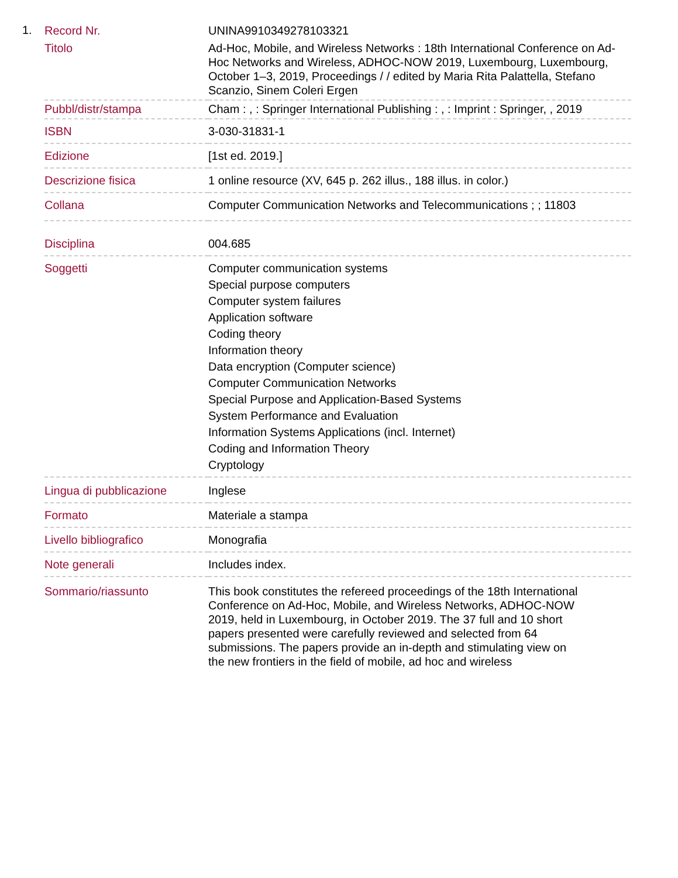1.
| Record Nr. | UNINA9910349278103321 |
| Titolo | Ad-Hoc, Mobile, and Wireless Networks : 18th International Conference on Ad-Hoc Networks and Wireless, ADHOC-NOW 2019, Luxembourg, Luxembourg, October 1–3, 2019, Proceedings / / edited by Maria Rita Palattella, Stefano Scanzio, Sinem Coleri Ergen |
| Pubbl/distr/stampa | Cham : , : Springer International Publishing : , : Imprint : Springer, , 2019 |
| ISBN | 3-030-31831-1 |
| Edizione | [1st ed. 2019.] |
| Descrizione fisica | 1 online resource (XV, 645 p. 262 illus., 188 illus. in color.) |
| Collana | Computer Communication Networks and Telecommunications ; ; 11803 |
| Disciplina | 004.685 |
| Soggetti | Computer communication systems Special purpose computers Computer system failures Application software Coding theory Information theory Data encryption (Computer science) Computer Communication Networks Special Purpose and Application-Based Systems System Performance and Evaluation Information Systems Applications (incl. Internet) Coding and Information Theory Cryptology |
| Lingua di pubblicazione | Inglese |
| Formato | Materiale a stampa |
| Livello bibliografico | Monografia |
| Note generali | Includes index. |
| Sommario/riassunto | This book constitutes the refereed proceedings of the 18th International Conference on Ad-Hoc, Mobile, and Wireless Networks, ADHOC-NOW 2019, held in Luxembourg, in October 2019. The 37 full and 10 short papers presented were carefully reviewed and selected from 64 submissions. The papers provide an in-depth and stimulating view on the new frontiers in the field of mobile, ad hoc and wireless |